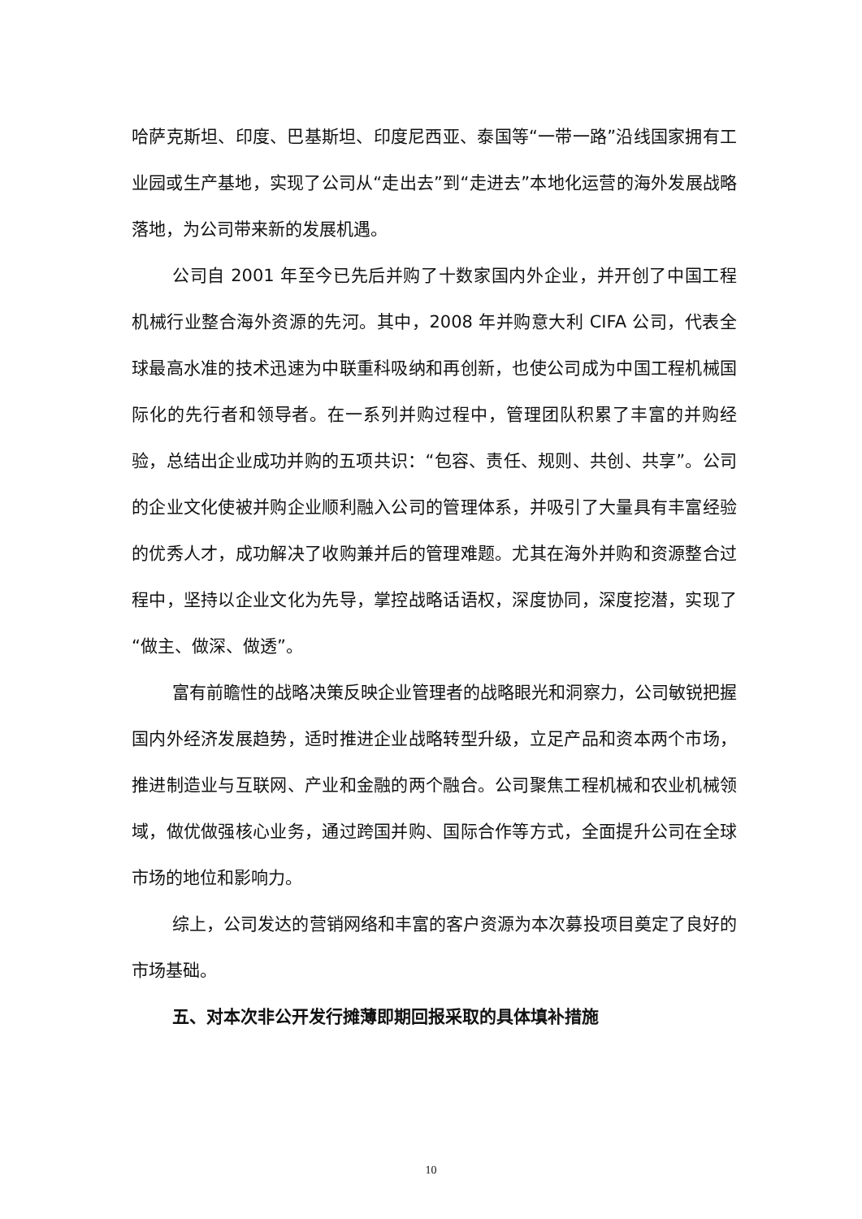哈萨克斯坦、印度、巴基斯坦、印度尼西亚、泰国等“一带一路”沿线国家拥有工业园或生产基地，实现了公司从“走出去”到“走进去”本地化运营的海外发展战略落地，为公司带来新的发展机遇。
公司自 2001 年至今已先后并购了十数家国内外企业，并开创了中国工程机械行业整合海外资源的先河。其中，2008 年并购意大利 CIFA 公司，代表全球最高水准的技术迅速为中联重科吸纳和再创新，也使公司成为中国工程机械国际化的先行者和领导者。在一系列并购过程中，管理团队积累了丰富的并购经验，总结出企业成功并购的五项共识：“包容、责任、规则、共创、共享”。公司的企业文化使被并购企业顺利融入公司的管理体系，并吸引了大量具有丰富经验的优秀人才，成功解决了收购兼并后的管理难题。尤其在海外并购和资源整合过程中，坚持以企业文化为先导，掌控战略话语权，深度协同，深度挖潜，实现了“做主、做深、做透”。
富有前瞻性的战略决策反映企业管理者的战略眼光和洞察力，公司敏锐把握国内外经济发展趋势，适时推进企业战略转型升级，立足产品和资本两个市场，推进制造业与互联网、产业和金融的两个融合。公司聚焦工程机械和农业机械领域，做优做强核心业务，通过跨国并购、国际合作等方式，全面提升公司在全球市场的地位和影响力。
综上，公司发达的营销网络和丰富的客户资源为本次募投项目奠定了良好的市场基础。
五、对本次非公开发行摊薄即期回报采取的具体填补措施
10